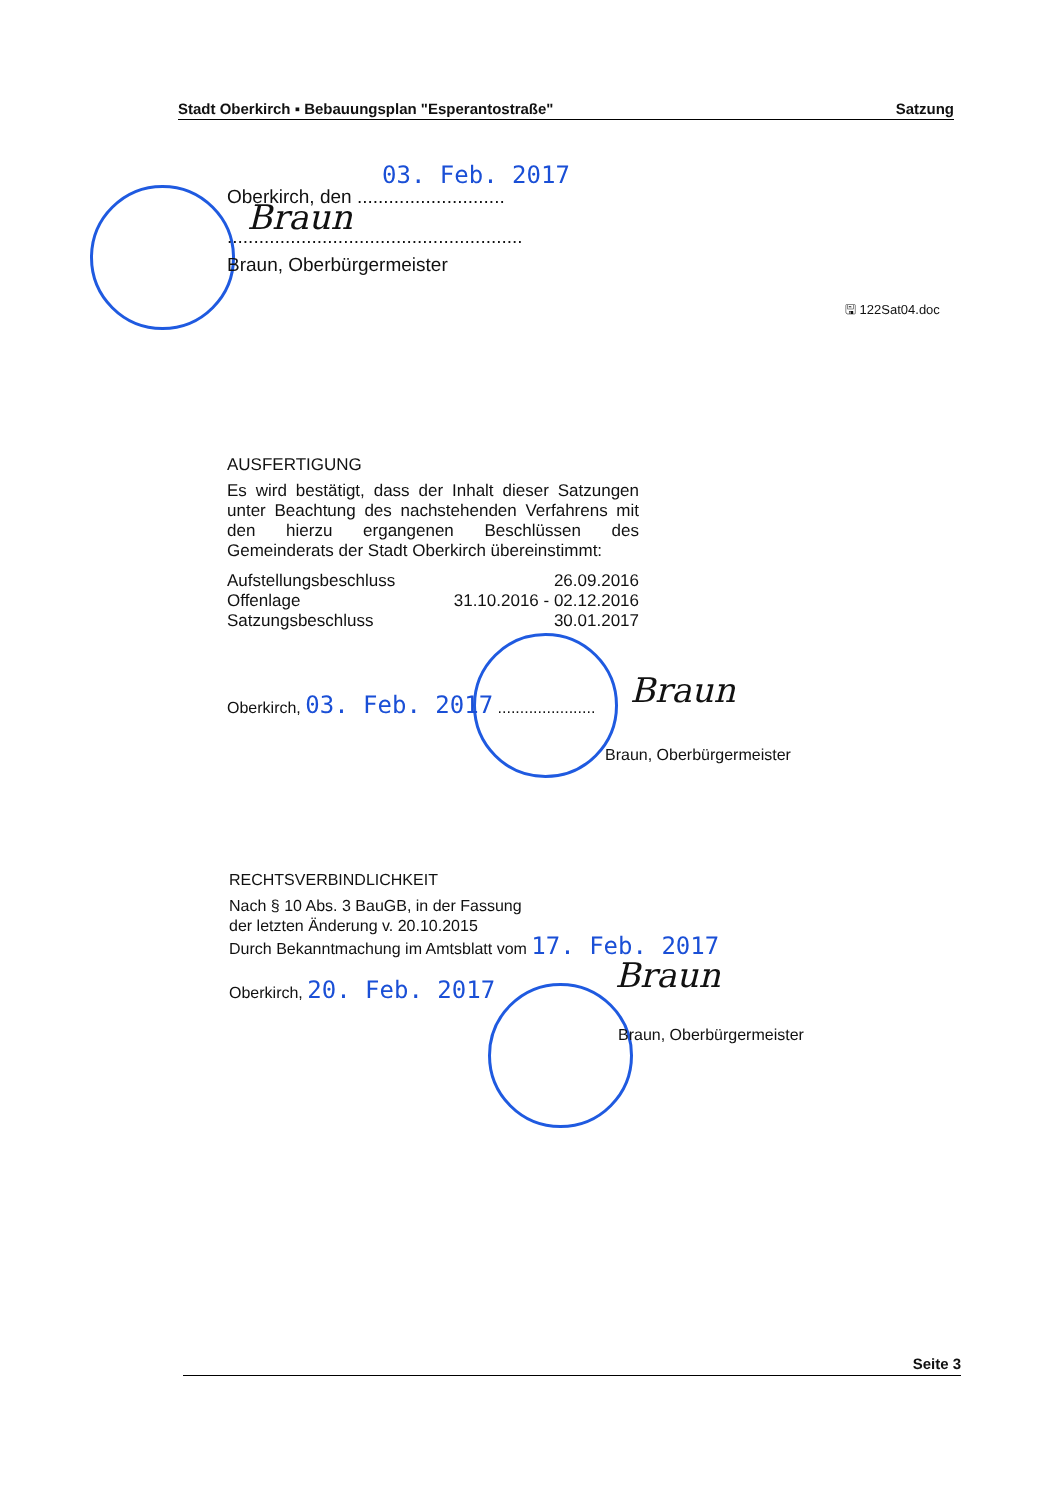Stadt Oberkirch ▪ Bebauungsplan "Esperantostraße" Satzung
03. Feb. 2017
Oberkirch, den ............................
Braun
........................................................
Braun, Oberbürgermeister
🖫 122Sat04.doc
AUSFERTIGUNG
Es wird bestätigt, dass der Inhalt dieser Satzungen unter Beachtung des nachstehenden Verfahrens mit den hierzu ergangenen Beschlüssen des Gemeinderats der Stadt Oberkirch übereinstimmt:
Aufstellungsbeschluss 26.09.2016
Offenlage 31.10.2016 - 02.12.2016
Satzungsbeschluss 30.01.2017
Oberkirch, 03. Feb. 2017 ......................
Braun
Braun, Oberbürgermeister
RECHTSVERBINDLICHKEIT
Nach § 10 Abs. 3 BauGB, in der Fassung
der letzten Änderung v. 20.10.2015
Durch Bekanntmachung im Amtsblatt vom 17. Feb. 2017
Oberkirch, 20. Feb. 2017 Braun
Braun, Oberbürgermeister
Seite 3